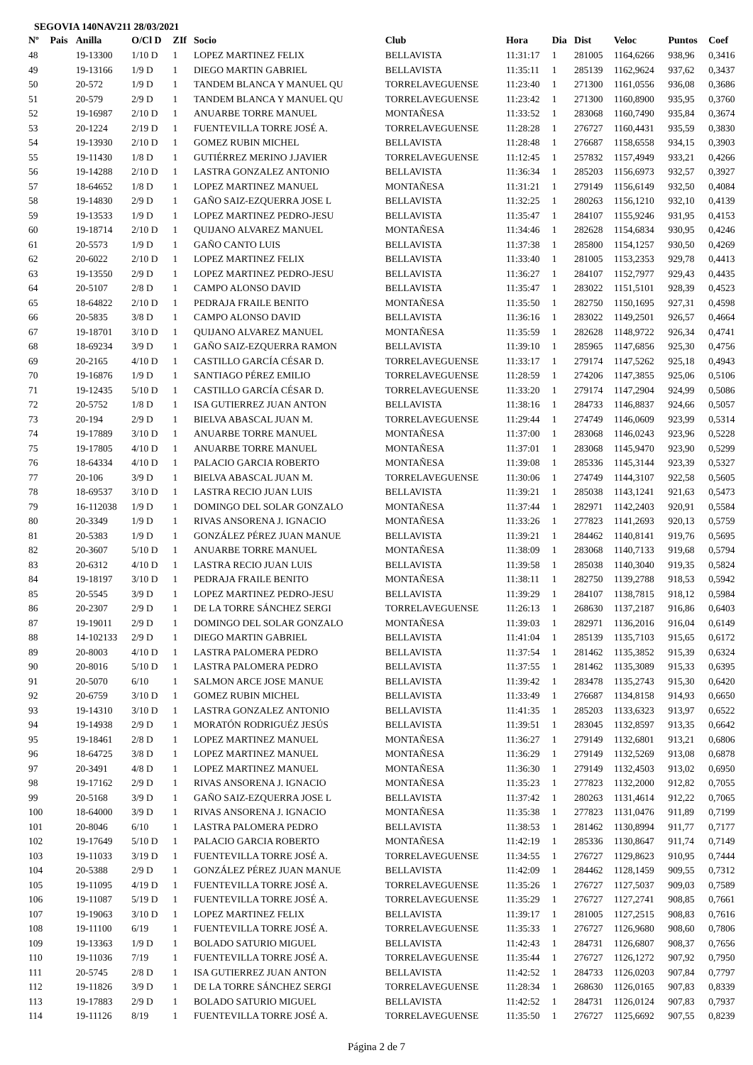SEGOVIA 140NAV211 28/03/2021
| Nº | Pais | Anilla | O/Cl D | ZIf | Socio | Club | Hora | Dia | Dist | Veloc | Puntos | Coef |
| --- | --- | --- | --- | --- | --- | --- | --- | --- | --- | --- | --- | --- |
| 48 | | 19-13300 | 1/10 D | 1 | LOPEZ MARTINEZ FELIX | BELLAVISTA | 11:31:17 | 1 | 281005 | 1164,6266 | 938,96 | 0,3416 |
| 49 | | 19-13166 | 1/9 D | 1 | DIEGO MARTIN GABRIEL | BELLAVISTA | 11:35:11 | 1 | 285139 | 1162,9624 | 937,62 | 0,3437 |
| 50 | | 20-572 | 1/9 D | 1 | TANDEM BLANCA Y MANUEL QU | TORRELAVEGUENSE | 11:23:40 | 1 | 271300 | 1161,0556 | 936,08 | 0,3686 |
| 51 | | 20-579 | 2/9 D | 1 | TANDEM BLANCA Y MANUEL QU | TORRELAVEGUENSE | 11:23:42 | 1 | 271300 | 1160,8900 | 935,95 | 0,3760 |
| 52 | | 19-16987 | 2/10 D | 1 | ANUARBE TORRE MANUEL | MONTAÑESA | 11:33:52 | 1 | 283068 | 1160,7490 | 935,84 | 0,3674 |
| 53 | | 20-1224 | 2/19 D | 1 | FUENTEVILLA TORRE JOSÉ A. | TORRELAVEGUENSE | 11:28:28 | 1 | 276727 | 1160,4431 | 935,59 | 0,3830 |
| 54 | | 19-13930 | 2/10 D | 1 | GOMEZ RUBIN MICHEL | BELLAVISTA | 11:28:48 | 1 | 276687 | 1158,6558 | 934,15 | 0,3903 |
| 55 | | 19-11430 | 1/8 D | 1 | GUTIÉRREZ MERINO J.JAVIER | TORRELAVEGUENSE | 11:12:45 | 1 | 257832 | 1157,4949 | 933,21 | 0,4266 |
| 56 | | 19-14288 | 2/10 D | 1 | LASTRA GONZALEZ ANTONIO | BELLAVISTA | 11:36:34 | 1 | 285203 | 1156,6973 | 932,57 | 0,3927 |
| 57 | | 18-64652 | 1/8 D | 1 | LOPEZ MARTINEZ MANUEL | MONTAÑESA | 11:31:21 | 1 | 279149 | 1156,6149 | 932,50 | 0,4084 |
| 58 | | 19-14830 | 2/9 D | 1 | GAÑO SAIZ-EZQUERRA JOSE L | BELLAVISTA | 11:32:25 | 1 | 280263 | 1156,1210 | 932,10 | 0,4139 |
| 59 | | 19-13533 | 1/9 D | 1 | LOPEZ MARTINEZ PEDRO-JESU | BELLAVISTA | 11:35:47 | 1 | 284107 | 1155,9246 | 931,95 | 0,4153 |
| 60 | | 19-18714 | 2/10 D | 1 | QUIJANO ALVAREZ MANUEL | MONTAÑESA | 11:34:46 | 1 | 282628 | 1154,6834 | 930,95 | 0,4246 |
| 61 | | 20-5573 | 1/9 D | 1 | GAÑO CANTO LUIS | BELLAVISTA | 11:37:38 | 1 | 285800 | 1154,1257 | 930,50 | 0,4269 |
| 62 | | 20-6022 | 2/10 D | 1 | LOPEZ MARTINEZ FELIX | BELLAVISTA | 11:33:40 | 1 | 281005 | 1153,2353 | 929,78 | 0,4413 |
| 63 | | 19-13550 | 2/9 D | 1 | LOPEZ MARTINEZ PEDRO-JESU | BELLAVISTA | 11:36:27 | 1 | 284107 | 1152,7977 | 929,43 | 0,4435 |
| 64 | | 20-5107 | 2/8 D | 1 | CAMPO ALONSO DAVID | BELLAVISTA | 11:35:47 | 1 | 283022 | 1151,5101 | 928,39 | 0,4523 |
| 65 | | 18-64822 | 2/10 D | 1 | PEDRAJA FRAILE BENITO | MONTAÑESA | 11:35:50 | 1 | 282750 | 1150,1695 | 927,31 | 0,4598 |
| 66 | | 20-5835 | 3/8 D | 1 | CAMPO ALONSO DAVID | BELLAVISTA | 11:36:16 | 1 | 283022 | 1149,2501 | 926,57 | 0,4664 |
| 67 | | 19-18701 | 3/10 D | 1 | QUIJANO ALVAREZ MANUEL | MONTAÑESA | 11:35:59 | 1 | 282628 | 1148,9722 | 926,34 | 0,4741 |
| 68 | | 18-69234 | 3/9 D | 1 | GAÑO SAIZ-EZQUERRA RAMON | BELLAVISTA | 11:39:10 | 1 | 285965 | 1147,6856 | 925,30 | 0,4756 |
| 69 | | 20-2165 | 4/10 D | 1 | CASTILLO GARCÍA CÉSAR D. | TORRELAVEGUENSE | 11:33:17 | 1 | 279174 | 1147,5262 | 925,18 | 0,4943 |
| 70 | | 19-16876 | 1/9 D | 1 | SANTIAGO PÉREZ EMILIO | TORRELAVEGUENSE | 11:28:59 | 1 | 274206 | 1147,3855 | 925,06 | 0,5106 |
| 71 | | 19-12435 | 5/10 D | 1 | CASTILLO GARCÍA CÉSAR D. | TORRELAVEGUENSE | 11:33:20 | 1 | 279174 | 1147,2904 | 924,99 | 0,5086 |
| 72 | | 20-5752 | 1/8 D | 1 | ISA GUTIERREZ JUAN ANTON | BELLAVISTA | 11:38:16 | 1 | 284733 | 1146,8837 | 924,66 | 0,5057 |
| 73 | | 20-194 | 2/9 D | 1 | BIELVA ABASCAL JUAN M. | TORRELAVEGUENSE | 11:29:44 | 1 | 274749 | 1146,0609 | 923,99 | 0,5314 |
| 74 | | 19-17889 | 3/10 D | 1 | ANUARBE TORRE MANUEL | MONTAÑESA | 11:37:00 | 1 | 283068 | 1146,0243 | 923,96 | 0,5228 |
| 75 | | 19-17805 | 4/10 D | 1 | ANUARBE TORRE MANUEL | MONTAÑESA | 11:37:01 | 1 | 283068 | 1145,9470 | 923,90 | 0,5299 |
| 76 | | 18-64334 | 4/10 D | 1 | PALACIO GARCIA ROBERTO | MONTAÑESA | 11:39:08 | 1 | 285336 | 1145,3144 | 923,39 | 0,5327 |
| 77 | | 20-106 | 3/9 D | 1 | BIELVA ABASCAL JUAN M. | TORRELAVEGUENSE | 11:30:06 | 1 | 274749 | 1144,3107 | 922,58 | 0,5605 |
| 78 | | 18-69537 | 3/10 D | 1 | LASTRA RECIO JUAN LUIS | BELLAVISTA | 11:39:21 | 1 | 285038 | 1143,1241 | 921,63 | 0,5473 |
| 79 | | 16-112038 | 1/9 D | 1 | DOMINGO DEL SOLAR GONZALO | MONTAÑESA | 11:37:44 | 1 | 282971 | 1142,2403 | 920,91 | 0,5584 |
| 80 | | 20-3349 | 1/9 D | 1 | RIVAS ANSORENA J. IGNACIO | MONTAÑESA | 11:33:26 | 1 | 277823 | 1141,2693 | 920,13 | 0,5759 |
| 81 | | 20-5383 | 1/9 D | 1 | GONZÁLEZ PÉREZ JUAN MANUE | BELLAVISTA | 11:39:21 | 1 | 284462 | 1140,8141 | 919,76 | 0,5695 |
| 82 | | 20-3607 | 5/10 D | 1 | ANUARBE TORRE MANUEL | MONTAÑESA | 11:38:09 | 1 | 283068 | 1140,7133 | 919,68 | 0,5794 |
| 83 | | 20-6312 | 4/10 D | 1 | LASTRA RECIO JUAN LUIS | BELLAVISTA | 11:39:58 | 1 | 285038 | 1140,3040 | 919,35 | 0,5824 |
| 84 | | 19-18197 | 3/10 D | 1 | PEDRAJA FRAILE BENITO | MONTAÑESA | 11:38:11 | 1 | 282750 | 1139,2788 | 918,53 | 0,5942 |
| 85 | | 20-5545 | 3/9 D | 1 | LOPEZ MARTINEZ PEDRO-JESU | BELLAVISTA | 11:39:29 | 1 | 284107 | 1138,7815 | 918,12 | 0,5984 |
| 86 | | 20-2307 | 2/9 D | 1 | DE LA TORRE SÁNCHEZ SERGI | TORRELAVEGUENSE | 11:26:13 | 1 | 268630 | 1137,2187 | 916,86 | 0,6403 |
| 87 | | 19-19011 | 2/9 D | 1 | DOMINGO DEL SOLAR GONZALO | MONTAÑESA | 11:39:03 | 1 | 282971 | 1136,2016 | 916,04 | 0,6149 |
| 88 | | 14-102133 | 2/9 D | 1 | DIEGO MARTIN GABRIEL | BELLAVISTA | 11:41:04 | 1 | 285139 | 1135,7103 | 915,65 | 0,6172 |
| 89 | | 20-8003 | 4/10 D | 1 | LASTRA PALOMERA PEDRO | BELLAVISTA | 11:37:54 | 1 | 281462 | 1135,3852 | 915,39 | 0,6324 |
| 90 | | 20-8016 | 5/10 D | 1 | LASTRA PALOMERA PEDRO | BELLAVISTA | 11:37:55 | 1 | 281462 | 1135,3089 | 915,33 | 0,6395 |
| 91 | | 20-5070 | 6/10 | 1 | SALMON ARCE JOSE MANUE | BELLAVISTA | 11:39:42 | 1 | 283478 | 1135,2743 | 915,30 | 0,6420 |
| 92 | | 20-6759 | 3/10 D | 1 | GOMEZ RUBIN MICHEL | BELLAVISTA | 11:33:49 | 1 | 276687 | 1134,8158 | 914,93 | 0,6650 |
| 93 | | 19-14310 | 3/10 D | 1 | LASTRA GONZALEZ ANTONIO | BELLAVISTA | 11:41:35 | 1 | 285203 | 1133,6323 | 913,97 | 0,6522 |
| 94 | | 19-14938 | 2/9 D | 1 | MORATÓN RODRIGUÉZ JESÚS | BELLAVISTA | 11:39:51 | 1 | 283045 | 1132,8597 | 913,35 | 0,6642 |
| 95 | | 19-18461 | 2/8 D | 1 | LOPEZ MARTINEZ MANUEL | MONTAÑESA | 11:36:27 | 1 | 279149 | 1132,6801 | 913,21 | 0,6806 |
| 96 | | 18-64725 | 3/8 D | 1 | LOPEZ MARTINEZ MANUEL | MONTAÑESA | 11:36:29 | 1 | 279149 | 1132,5269 | 913,08 | 0,6878 |
| 97 | | 20-3491 | 4/8 D | 1 | LOPEZ MARTINEZ MANUEL | MONTAÑESA | 11:36:30 | 1 | 279149 | 1132,4503 | 913,02 | 0,6950 |
| 98 | | 19-17162 | 2/9 D | 1 | RIVAS ANSORENA J. IGNACIO | MONTAÑESA | 11:35:23 | 1 | 277823 | 1132,2000 | 912,82 | 0,7055 |
| 99 | | 20-5168 | 3/9 D | 1 | GAÑO SAIZ-EZQUERRA JOSE L | BELLAVISTA | 11:37:42 | 1 | 280263 | 1131,4614 | 912,22 | 0,7065 |
| 100 | | 18-64000 | 3/9 D | 1 | RIVAS ANSORENA J. IGNACIO | MONTAÑESA | 11:35:38 | 1 | 277823 | 1131,0476 | 911,89 | 0,7199 |
| 101 | | 20-8046 | 6/10 | 1 | LASTRA PALOMERA PEDRO | BELLAVISTA | 11:38:53 | 1 | 281462 | 1130,8994 | 911,77 | 0,7177 |
| 102 | | 19-17649 | 5/10 D | 1 | PALACIO GARCIA ROBERTO | MONTAÑESA | 11:42:19 | 1 | 285336 | 1130,8647 | 911,74 | 0,7149 |
| 103 | | 19-11033 | 3/19 D | 1 | FUENTEVILLA TORRE JOSÉ A. | TORRELAVEGUENSE | 11:34:55 | 1 | 276727 | 1129,8623 | 910,95 | 0,7444 |
| 104 | | 20-5388 | 2/9 D | 1 | GONZÁLEZ PÉREZ JUAN MANUE | BELLAVISTA | 11:42:09 | 1 | 284462 | 1128,1459 | 909,55 | 0,7312 |
| 105 | | 19-11095 | 4/19 D | 1 | FUENTEVILLA TORRE JOSÉ A. | TORRELAVEGUENSE | 11:35:26 | 1 | 276727 | 1127,5037 | 909,03 | 0,7589 |
| 106 | | 19-11087 | 5/19 D | 1 | FUENTEVILLA TORRE JOSÉ A. | TORRELAVEGUENSE | 11:35:29 | 1 | 276727 | 1127,2741 | 908,85 | 0,7661 |
| 107 | | 19-19063 | 3/10 D | 1 | LOPEZ MARTINEZ FELIX | BELLAVISTA | 11:39:17 | 1 | 281005 | 1127,2515 | 908,83 | 0,7616 |
| 108 | | 19-11100 | 6/19 | 1 | FUENTEVILLA TORRE JOSÉ A. | TORRELAVEGUENSE | 11:35:33 | 1 | 276727 | 1126,9680 | 908,60 | 0,7806 |
| 109 | | 19-13363 | 1/9 D | 1 | BOLADO SATURIO MIGUEL | BELLAVISTA | 11:42:43 | 1 | 284731 | 1126,6807 | 908,37 | 0,7656 |
| 110 | | 19-11036 | 7/19 | 1 | FUENTEVILLA TORRE JOSÉ A. | TORRELAVEGUENSE | 11:35:44 | 1 | 276727 | 1126,1272 | 907,92 | 0,7950 |
| 111 | | 20-5745 | 2/8 D | 1 | ISA GUTIERREZ JUAN ANTON | BELLAVISTA | 11:42:52 | 1 | 284733 | 1126,0203 | 907,84 | 0,7797 |
| 112 | | 19-11826 | 3/9 D | 1 | DE LA TORRE SÁNCHEZ SERGI | TORRELAVEGUENSE | 11:28:34 | 1 | 268630 | 1126,0165 | 907,83 | 0,8339 |
| 113 | | 19-17883 | 2/9 D | 1 | BOLADO SATURIO MIGUEL | BELLAVISTA | 11:42:52 | 1 | 284731 | 1126,0124 | 907,83 | 0,7937 |
| 114 | | 19-11126 | 8/19 | 1 | FUENTEVILLA TORRE JOSÉ A. | TORRELAVEGUENSE | 11:35:50 | 1 | 276727 | 1125,6692 | 907,55 | 0,8239 |
Página 2 de 7